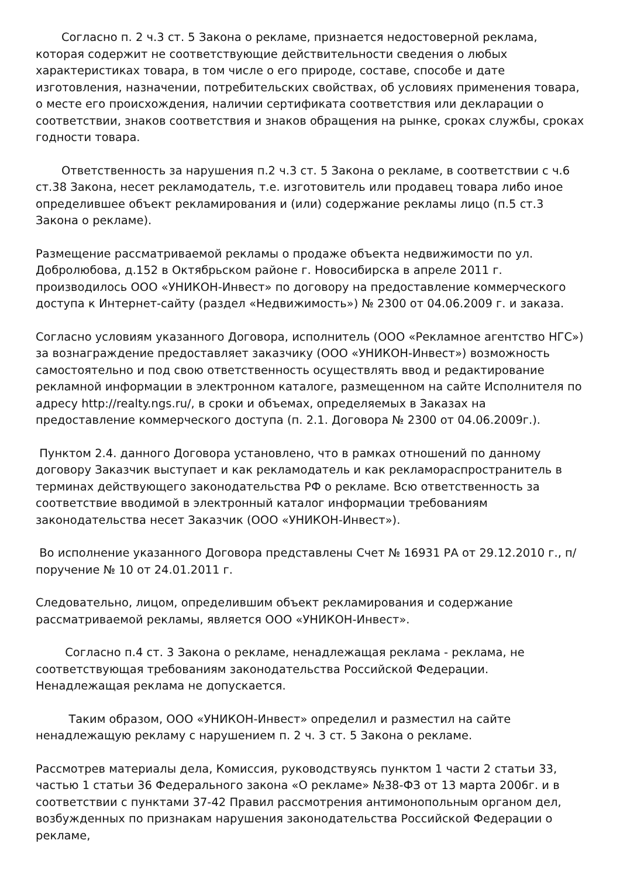Согласно п. 2 ч.3 ст. 5 Закона о рекламе, признается недостоверной реклама, которая содержит не соответствующие действительности сведения о любых характеристиках товара, в том числе о его природе, составе, способе и дате изготовления, назначении, потребительских свойствах, об условиях применения товара, о месте его происхождения, наличии сертификата соответствия или декларации о соответствии, знаков соответствия и знаков обращения на рынке, сроках службы, сроках годности товара.
Ответственность за нарушения п.2 ч.3 ст. 5 Закона о рекламе, в соответствии с ч.6 ст.38 Закона, несет рекламодатель, т.е. изготовитель или продавец товара либо иное определившее объект рекламирования и (или) содержание рекламы лицо (п.5 ст.3 Закона о рекламе).
Размещение рассматриваемой рекламы о продаже объекта недвижимости по ул. Добролюбова, д.152 в Октябрьском районе г. Новосибирска в апреле 2011 г. производилось ООО «УНИКОН-Инвест» по договору на предоставление коммерческого доступа к Интернет-сайту (раздел «Недвижимость») № 2300 от 04.06.2009 г. и заказа.
Согласно условиям указанного Договора, исполнитель (ООО «Рекламное агентство НГС») за вознаграждение предоставляет заказчику (ООО «УНИКОН-Инвест») возможность самостоятельно и под свою ответственность осуществлять ввод и редактирование рекламной информации в электронном каталоге, размещенном на сайте Исполнителя по адресу http://realty.ngs.ru/, в сроки и объемах, определяемых в Заказах на предоставление коммерческого доступа (п. 2.1. Договора № 2300 от 04.06.2009г.).
Пунктом 2.4. данного Договора установлено, что в рамках отношений по данному договору Заказчик выступает и как рекламодатель и как рекламораспространитель в терминах действующего законодательства РФ о рекламе. Всю ответственность за соответствие вводимой в электронный каталог информации требованиям законодательства несет Заказчик (ООО «УНИКОН-Инвест»).
Во исполнение указанного Договора представлены Счет № 16931 РА от 29.12.2010 г., п/поручение № 10 от 24.01.2011 г.
Следовательно, лицом, определившим объект рекламирования и содержание рассматриваемой рекламы, является ООО «УНИКОН-Инвест».
Согласно п.4 ст. 3 Закона о рекламе, ненадлежащая реклама - реклама, не соответствующая требованиям законодательства Российской Федерации. Ненадлежащая реклама не допускается.
Таким образом, ООО «УНИКОН-Инвест» определил и разместил на сайте ненадлежащую рекламу с нарушением п. 2 ч. 3 ст. 5 Закона о рекламе.
Рассмотрев материалы дела, Комиссия, руководствуясь пунктом 1 части 2 статьи 33, частью 1 статьи 36 Федерального закона «О рекламе» №38-ФЗ от 13 марта 2006г. и в соответствии с пунктами 37-42 Правил рассмотрения антимонопольным органом дел, возбужденных по признакам нарушения законодательства Российской Федерации о рекламе,